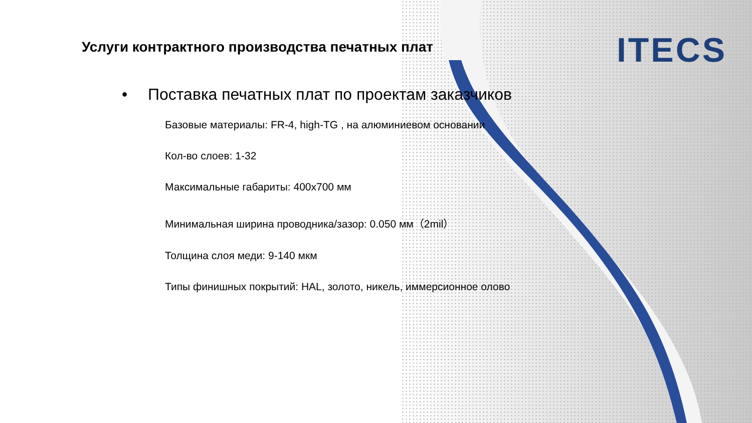ITECS
Услуги контрактного производства печатных плат
• Поставка печатных плат по проектам заказчиков
Базовые материалы: FR-4, high-TG , на алюминиевом основании
Кол-во слоев: 1-32
Максимальные габариты: 400x700 мм
Минимальная ширина проводника/зазор: 0.050 мм（2mil）
Толщина слоя меди: 9-140 мкм
Типы финишных покрытий: HAL, золото, никель, иммерсионное олово